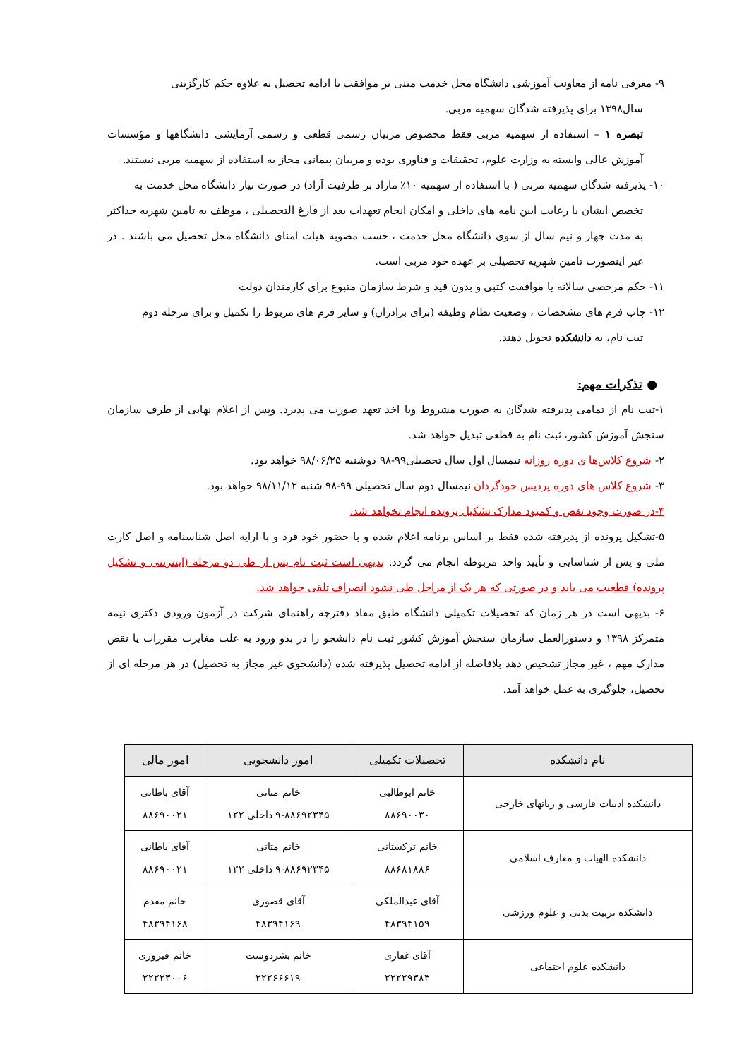۹- معرفی نامه از معاونت آموزشی دانشگاه محل خدمت مبنی بر موافقت با ادامه تحصیل به علاوه حکم کارگزینی
سال۱۳۹۸ برای پذیرفته شدگان سهمیه مربی.
تبصره ۱ – استفاده از سهمیه مربی فقط مخصوص مربیان رسمی قطعی و رسمی آزمایشی دانشگاهها و مؤسسات آموزش عالی وابسته به وزارت علوم، تحقیقات و فناوری بوده و مربیان پیمانی مجاز به استفاده از سهمیه مربی نیستند.
۱۰- پذیرفته شدگان سهمیه مربی ( با استفاده از سهمیه ۱۰٪ مازاد بر ظرفیت آزاد) در صورت نیاز دانشگاه محل خدمت به
تخصص ایشان با رعایت آیین نامه های داخلی و امکان انجام تعهدات بعد از فارغ التحصیلی ، موظف به تامین شهریه حداکثر به مدت چهار و نیم سال از سوی دانشگاه محل خدمت ، حسب مصوبه هیات امنای دانشگاه محل تحصیل می باشند . در غیر اینصورت تامین شهریه تحصیلی بر عهده خود مربی است.
۱۱- حکم مرخصی سالانه یا موافقت کتبی و بدون قید و شرط سازمان متبوع برای کارمندان دولت
۱۲- چاپ فرم های مشخصات ، وضعیت نظام وظیفه (برای برادران) و سایر فرم های مربوط را تکمیل و برای مرحله دوم
ثبت نام، به دانشکده تحویل دهند.
● تذکرات مهم:
۱-ثبت نام از تمامی پذیرفته شدگان به صورت مشروط وبا اخذ تعهد صورت می پذیرد. وپس از اعلام نهایی از طرف سازمان سنجش آموزش کشور، ثبت نام به قطعی تبدیل خواهد شد.
۲- شروع کلاس‌ها ی دوره روزانه نیمسال اول سال تحصیلی۹۹-۹۸ دوشنبه ۹۸/۰۶/۲۵ خواهد بود.
۳- شروع کلاس های دوره پردیس خودگردان نیمسال دوم سال تحصیلی ۹۹-۹۸ شنبه ۹۸/۱۱/۱۲ خواهد بود.
۴-در صورت وجود نقص و کمبود مدارک تشکیل پرونده انجام نخواهد شد.
۵-تشکیل پرونده از پذیرفته شده فقط بر اساس برنامه اعلام شده و با حضور خود فرد و با ارایه اصل شناسنامه و اصل کارت ملی و پس از شناسایی و تأیید واحد مربوطه انجام می گردد. بدیهی است ثبت نام پس از طی دو مرحله (اینترنتی و تشکیل پرونده) قطعیت می یابد و در صورتی که هر یک از مراحل طی نشود انصراف تلقی خواهد شد.
۶- بدیهی است در هر زمان که تحصیلات تکمیلی دانشگاه طبق مفاد دفترچه راهنمای شرکت در آزمون ورودی دکتری نیمه متمرکز ۱۳۹۸ و دستورالعمل سازمان سنجش آموزش کشور ثبت نام دانشجو را در بدو ورود به علت مغایرت مقررات یا نقص مدارک مهم ، غیر مجاز تشخیص دهد بلافاصله از ادامه تحصیل پذیرفته شده (دانشجوی غیر مجاز به تحصیل) در هر مرحله ای از تحصیل، جلوگیری به عمل خواهد آمد.
| نام دانشکده | تحصیلات تکمیلی | امور دانشجویی | امور مالی |
| --- | --- | --- | --- |
| دانشکده ادبیات فارسی و زبانهای خارجی | خانم ابوطالبی ۸۸۶۹۰۰۳۰ | خانم متانی ۹-۸۸۶۹۲۳۴۵ داخلی ۱۲۲ | آقای باطانی ۸۸۶۹۰۰۲۱ |
| دانشکده الهیات و معارف اسلامی | خانم ترکستانی ۸۸۶۸۱۸۸۶ | خانم متانی ۹-۸۸۶۹۲۳۴۵ داخلی ۱۲۲ | آقای باطانی ۸۸۶۹۰۰۲۱ |
| دانشکده تربیت بدنی و علوم ورزشی | آقای عبدالملکی ۴۸۳۹۴۱۵۹ | آقای قصوری ۴۸۳۹۴۱۶۹ | خانم مقدم ۴۸۳۹۴۱۶۸ |
| دانشکده علوم اجتماعی | آقای غفاری ۲۲۲۲۹۳۸۳ | خانم بشردوست ۲۲۲۶۶۶۱۹ | خانم فیروزی ۲۲۲۲۳۰۰۶ |